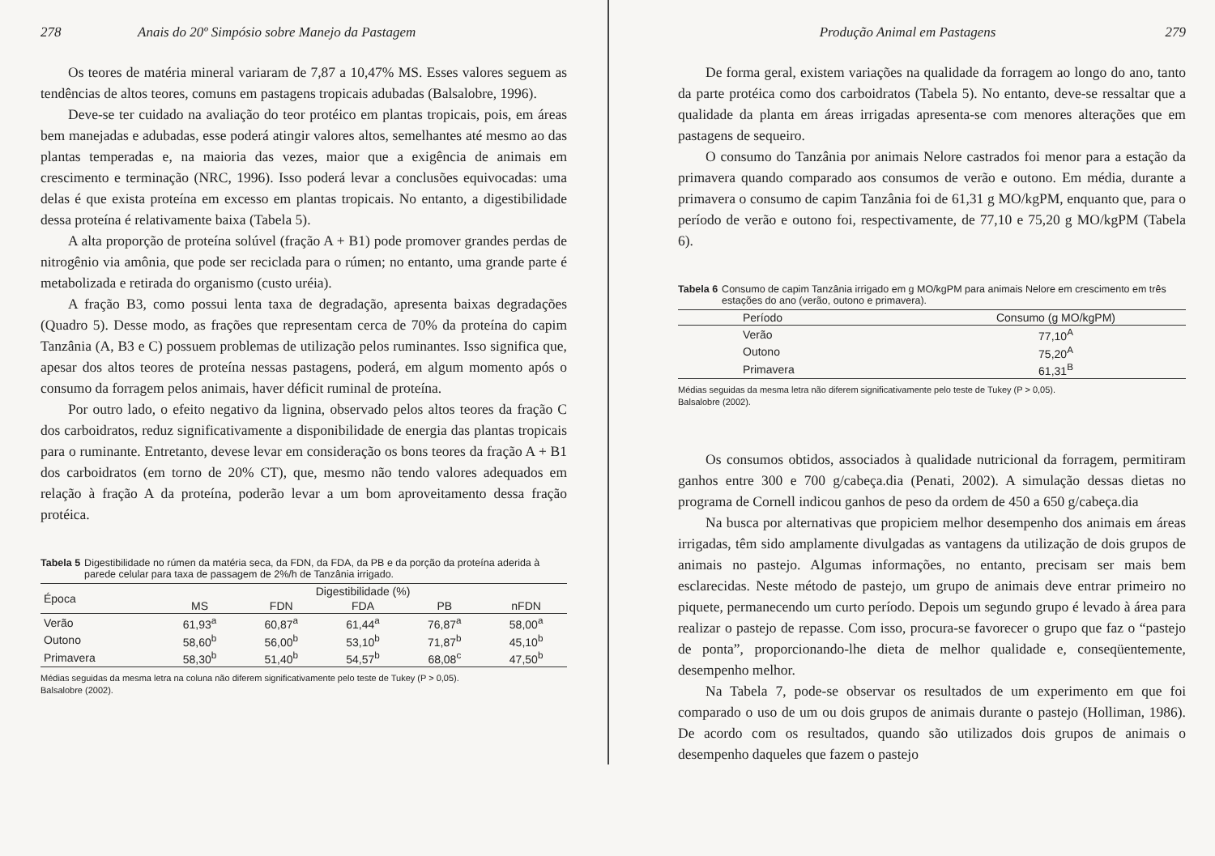278 Anais do 20º Simpósio sobre Manejo da Pastagem
Os teores de matéria mineral variaram de 7,87 a 10,47% MS. Esses valores seguem as tendências de altos teores, comuns em pastagens tropicais adubadas (Balsalobre, 1996).
Deve-se ter cuidado na avaliação do teor protéico em plantas tropicais, pois, em áreas bem manejadas e adubadas, esse poderá atingir valores altos, semelhantes até mesmo ao das plantas temperadas e, na maioria das vezes, maior que a exigência de animais em crescimento e terminação (NRC, 1996). Isso poderá levar a conclusões equivocadas: uma delas é que exista proteína em excesso em plantas tropicais. No entanto, a digestibilidade dessa proteína é relativamente baixa (Tabela 5).
A alta proporção de proteína solúvel (fração A + B1) pode promover grandes perdas de nitrogênio via amônia, que pode ser reciclada para o rúmen; no entanto, uma grande parte é metabolizada e retirada do organismo (custo uréia).
A fração B3, como possui lenta taxa de degradação, apresenta baixas degradações (Quadro 5). Desse modo, as frações que representam cerca de 70% da proteína do capim Tanzânia (A, B3 e C) possuem problemas de utilização pelos ruminantes. Isso significa que, apesar dos altos teores de proteína nessas pastagens, poderá, em algum momento após o consumo da forragem pelos animais, haver déficit ruminal de proteína.
Por outro lado, o efeito negativo da lignina, observado pelos altos teores da fração C dos carboidratos, reduz significativamente a disponibilidade de energia das plantas tropicais para o ruminante. Entretanto, devese levar em consideração os bons teores da fração A + B1 dos carboidratos (em torno de 20% CT), que, mesmo não tendo valores adequados em relação à fração A da proteína, poderão levar a um bom aproveitamento dessa fração protéica.
Tabela 5 Digestibilidade no rúmen da matéria seca, da FDN, da FDA, da PB e da porção da proteína aderida à parede celular para taxa de passagem de 2%/h de Tanzânia irrigado.
| Época | Digestibilidade (%) | | | | |
| --- | --- | --- | --- | --- | --- |
| | MS | FDN | FDA | PB | nFDN |
| Verão | 61,93<sup>a</sup> | 60,87<sup>a</sup> | 61,44<sup>a</sup> | 76,87<sup>a</sup> | 58,00<sup>a</sup> |
| Outono | 58,60<sup>b</sup> | 56,00<sup>b</sup> | 53,10<sup>b</sup> | 71,87<sup>b</sup> | 45,10<sup>b</sup> |
| Primavera | 58,30<sup>b</sup> | 51,40<sup>b</sup> | 54,57<sup>b</sup> | 68,08<sup>c</sup> | 47,50<sup>b</sup> |
Médias seguidas da mesma letra na coluna não diferem significativamente pelo teste de Tukey (P > 0,05).
Balsalobre (2002).
Produção Animal em Pastagens 279
De forma geral, existem variações na qualidade da forragem ao longo do ano, tanto da parte protéica como dos carboidratos (Tabela 5). No entanto, deve-se ressaltar que a qualidade da planta em áreas irrigadas apresenta-se com menores alterações que em pastagens de sequeiro.
O consumo do Tanzânia por animais Nelore castrados foi menor para a estação da primavera quando comparado aos consumos de verão e outono. Em média, durante a primavera o consumo de capim Tanzânia foi de 61,31 g MO/kgPM, enquanto que, para o período de verão e outono foi, respectivamente, de 77,10 e 75,20 g MO/kgPM (Tabela 6).
Tabela 6 Consumo de capim Tanzânia irrigado em g MO/kgPM para animais Nelore em crescimento em três estações do ano (verão, outono e primavera).
| Período | Consumo (g MO/kgPM) |
| --- | --- |
| Verão | 77,10<sup>A</sup> |
| Outono | 75,20<sup>A</sup> |
| Primavera | 61,31<sup>B</sup> |
Médias seguidas da mesma letra não diferem significativamente pelo teste de Tukey (P > 0,05).
Balsalobre (2002).
Os consumos obtidos, associados à qualidade nutricional da forragem, permitiram ganhos entre 300 e 700 g/cabeça.dia (Penati, 2002). A simulação dessas dietas no programa de Cornell indicou ganhos de peso da ordem de 450 a 650 g/cabeça.dia
Na busca por alternativas que propiciem melhor desempenho dos animais em áreas irrigadas, têm sido amplamente divulgadas as vantagens da utilização de dois grupos de animais no pastejo. Algumas informações, no entanto, precisam ser mais bem esclarecidas. Neste método de pastejo, um grupo de animais deve entrar primeiro no piquete, permanecendo um curto período. Depois um segundo grupo é levado à área para realizar o pastejo de repasse. Com isso, procura-se favorecer o grupo que faz o “pastejo de ponta”, proporcionando-lhe dieta de melhor qualidade e, conseqüentemente, desempenho melhor.
Na Tabela 7, pode-se observar os resultados de um experimento em que foi comparado o uso de um ou dois grupos de animais durante o pastejo (Holliman, 1986). De acordo com os resultados, quando são utilizados dois grupos de animais o desempenho daqueles que fazem o pastejo